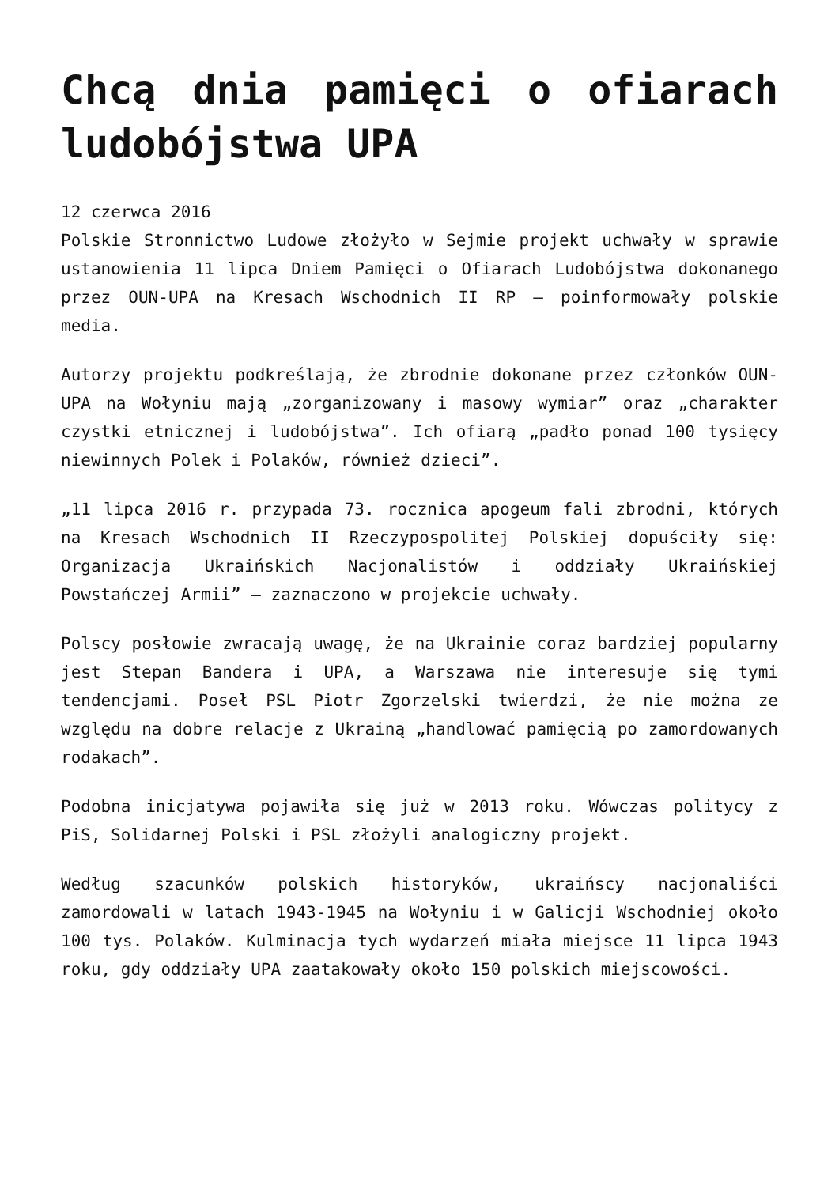Chcą dnia pamięci o ofiarach ludobójstwa UPA
12 czerwca 2016
Polskie Stronnictwo Ludowe złożyło w Sejmie projekt uchwały w sprawie ustanowienia 11 lipca Dniem Pamięci o Ofiarach Ludobójstwa dokonanego przez OUN-UPA na Kresach Wschodnich II RP – poinformowały polskie media.
Autorzy projektu podkreślają, że zbrodnie dokonane przez członków OUN-UPA na Wołyniu mają „zorganizowany i masowy wymiar” oraz „charakter czystki etnicznej i ludobójstwa”. Ich ofiarą „padło ponad 100 tysięcy niewinnych Polek i Polaków, również dzieci”.
„11 lipca 2016 r. przypada 73. rocznica apogeum fali zbrodni, których na Kresach Wschodnich II Rzeczypospolitej Polskiej dopuściły się: Organizacja Ukraińskich Nacjonalistów i oddziały Ukraińskiej Powstańczej Armii” – zaznaczono w projekcie uchwały.
Polscy posłowie zwracają uwagę, że na Ukrainie coraz bardziej popularny jest Stepan Bandera i UPA, a Warszawa nie interesuje się tymi tendencjami. Poseł PSL Piotr Zgorzelski twierdzi, że nie można ze względu na dobre relacje z Ukrainą „handlować pamięcią po zamordowanych rodakach”.
Podobna inicjatywa pojawiła się już w 2013 roku. Wówczas politycy z PiS, Solidarnej Polski i PSL złożyli analogiczny projekt.
Według szacunków polskich historyków, ukraińscy nacjonaliści zamordowali w latach 1943-1945 na Wołyniu i w Galicji Wschodniej około 100 tys. Polaków. Kulminacja tych wydarzeń miała miejsce 11 lipca 1943 roku, gdy oddziały UPA zaatakowały około 150 polskich miejscowości.